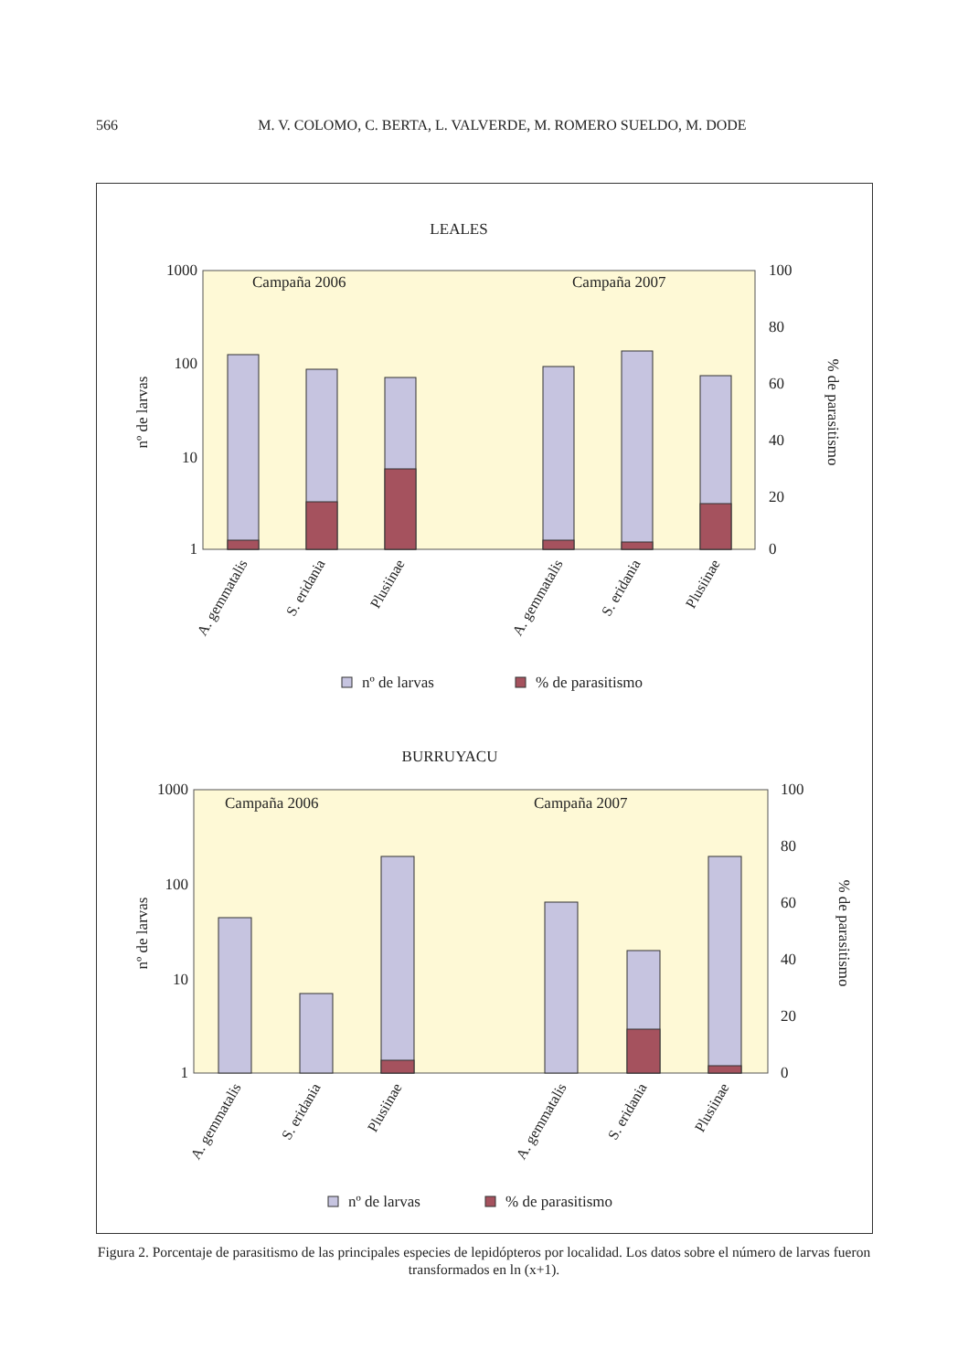566
M. V. COLOMO, C. BERTA, L. VALVERDE, M. ROMERO SUELDO, M. DODE
LEALES
Campaña 2006
Campaña 2007
1000
100
10
1
100
80
60
40
20
0
nº de larvas
% de parasitismo
A. gemmatalis
S. eridania
Plusiinae
A. gemmatalis
S. eridania
Plusiinae
nº de larvas
% de parasitismo
BURRUYACU
Campaña 2006
Campaña 2007
1000
100
10
1
100
80
60
40
20
0
nº de larvas
% de parasitismo
A. gemmatalis
S. eridania
Plusiinae
A. gemmatalis
S. eridania
Plusiinae
nº de larvas
% de parasitismo
Figura 2. Porcentaje de parasitismo de las principales especies de lepidópteros por localidad. Los datos sobre el número de larvas fueron transformados en ln (x+1).